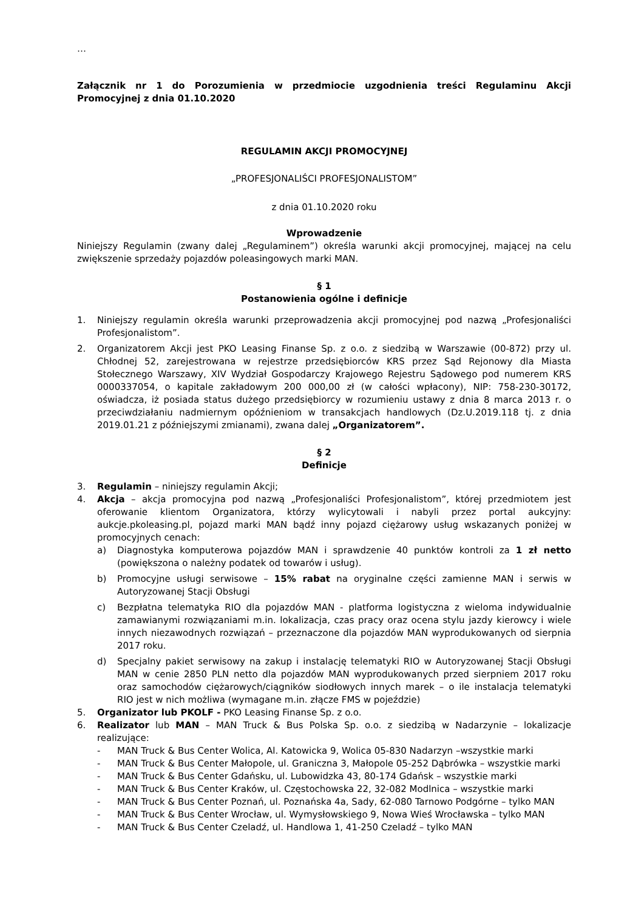…
Załącznik nr 1 do Porozumienia w przedmiocie uzgodnienia treści Regulaminu Akcji Promocyjnej z dnia 01.10.2020
REGULAMIN AKCJI PROMOCYJNEJ
„PROFESJONALIŚCI PROFESJONALISTOM”
z dnia 01.10.2020 roku
Wprowadzenie
Niniejszy Regulamin (zwany dalej „Regulaminem”) określa warunki akcji promocyjnej, mającej na celu zwiększenie sprzedaży pojazdów poleasingowych marki MAN.
§ 1
Postanowienia ogólne i definicje
1. Niniejszy regulamin określa warunki przeprowadzenia akcji promocyjnej pod nazwą „Profesjonaliści Profesjonalistom”.
2. Organizatorem Akcji jest PKO Leasing Finanse Sp. z o.o. z siedzibą w Warszawie (00-872) przy ul. Chłodnej 52, zarejestrowana w rejestrze przedsiębiorców KRS przez Sąd Rejonowy dla Miasta Stołecznego Warszawy, XIV Wydział Gospodarczy Krajowego Rejestru Sądowego pod numerem KRS 0000337054, o kapitale zakładowym 200 000,00 zł (w całości wpłacony), NIP: 758-230-30172, oświadcza, iż posiada status dużego przedsiębiorcy w rozumieniu ustawy z dnia 8 marca 2013 r. o przeciwdziałaniu nadmiernym opóźnieniom w transakcjach handlowych (Dz.U.2019.118 tj. z dnia 2019.01.21 z późniejszymi zmianami), zwana dalej „Organizatorem”.
§ 2
Definicje
3. Regulamin – niniejszy regulamin Akcji;
4. Akcja – akcja promocyjna pod nazwą „Profesjonaliści Profesjonalistom”, której przedmiotem jest oferowanie klientom Organizatora, którzy wylicytowali i nabyli przez portal aukcyjny: aukcje.pkoleasing.pl, pojazd marki MAN bądź inny pojazd ciężarowy usług wskazanych poniżej w promocyjnych cenach:
a) Diagnostyka komputerowa pojazdów MAN i sprawdzenie 40 punktów kontroli za 1 zł netto (powiększona o należny podatek od towarów i usług).
b) Promocyjne usługi serwisowe – 15% rabat na oryginalne części zamienne MAN i serwis w Autoryzowanej Stacji Obsługi
c) Bezpłatna telematyka RIO dla pojazdów MAN - platforma logistyczna z wieloma indywidualnie zamawianymi rozwiązaniami m.in. lokalizacja, czas pracy oraz ocena stylu jazdy kierowcy i wiele innych niezawodnych rozwiązań – przeznaczone dla pojazdów MAN wyprodukowanych od sierpnia 2017 roku.
d) Specjalny pakiet serwisowy na zakup i instalację telematyki RIO w Autoryzowanej Stacji Obsługi MAN w cenie 2850 PLN netto dla pojazdów MAN wyprodukowanych przed sierpniem 2017 roku oraz samochodów ciężarowych/ciągników siodłowych innych marek – o ile instalacja telematyki RIO jest w nich możliwa (wymagane m.in. złącze FMS w pojeździe)
5. Organizator lub PKOLF - PKO Leasing Finanse Sp. z o.o.
6. Realizator lub MAN – MAN Truck & Bus Polska Sp. o.o. z siedzibą w Nadarzynie – lokalizacje realizujące:
- MAN Truck & Bus Center Wolica, Al. Katowicka 9, Wolica 05-830 Nadarzyn –wszystkie marki
- MAN Truck & Bus Center Małopole, ul. Graniczna 3, Małopole 05-252 Dąbrówka – wszystkie marki
- MAN Truck & Bus Center Gdańsku, ul. Lubowidzka 43, 80-174 Gdańsk – wszystkie marki
- MAN Truck & Bus Center Kraków, ul. Częstochowska 22, 32-082 Modlnica – wszystkie marki
- MAN Truck & Bus Center Poznań, ul. Poznańska 4a, Sady, 62-080 Tarnowo Podgórne – tylko MAN
- MAN Truck & Bus Center Wrocław, ul. Wymysłowskiego 9, Nowa Wieś Wrocławska – tylko MAN
- MAN Truck & Bus Center Czeladź, ul. Handlowa 1, 41-250 Czeladź – tylko MAN